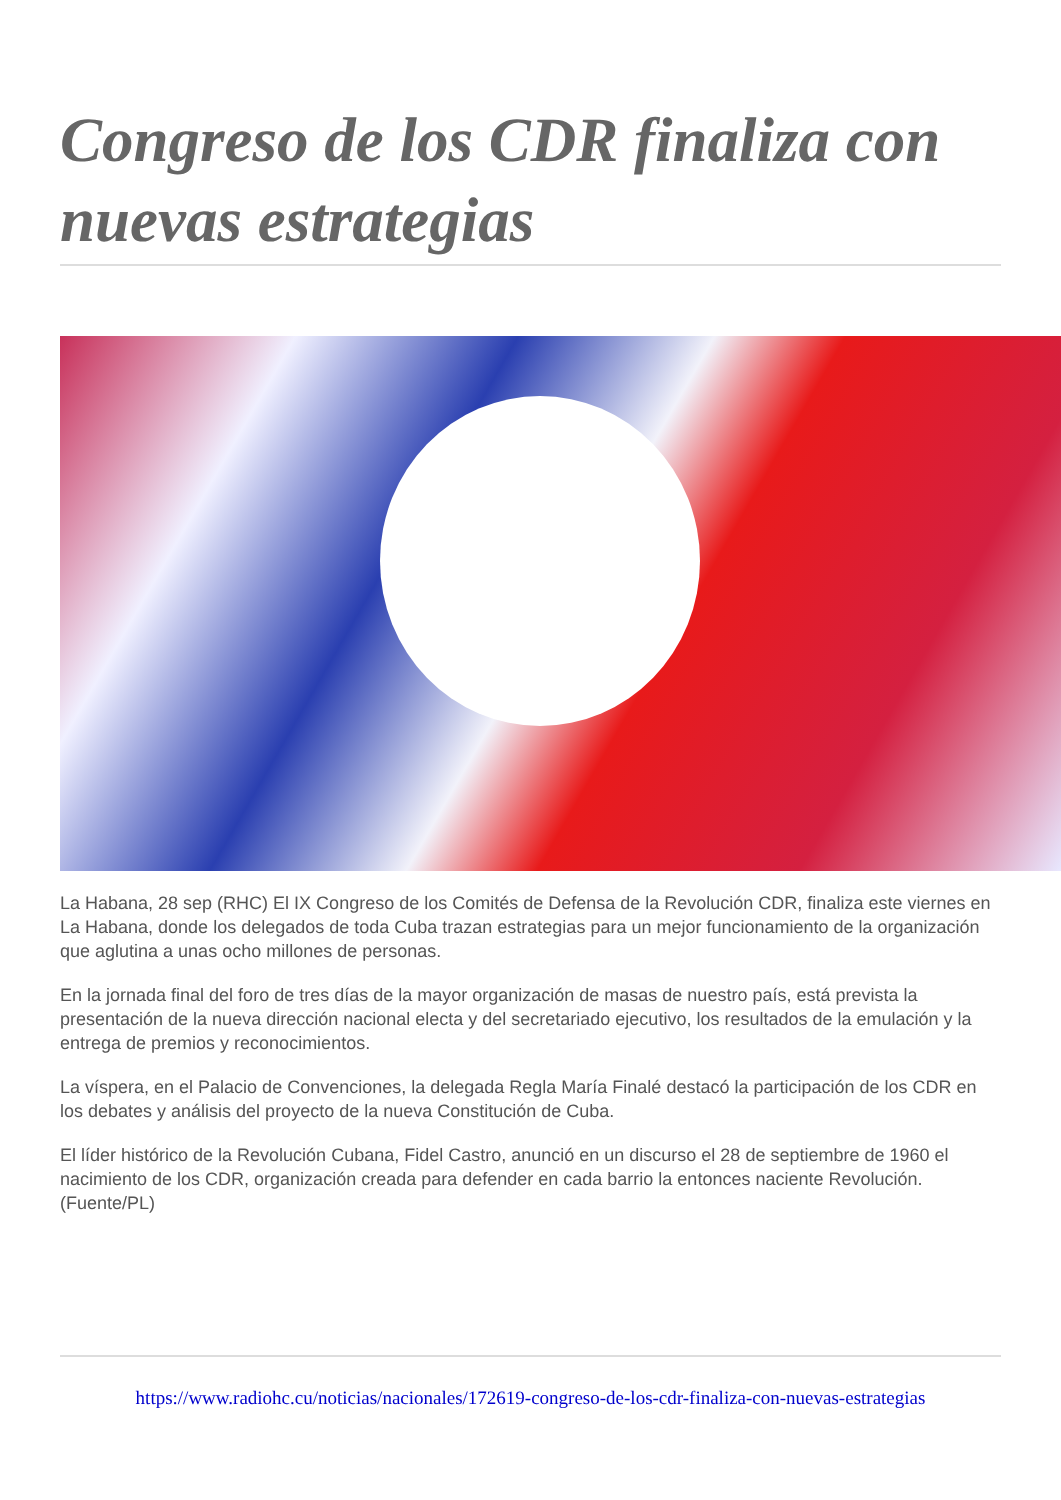Congreso de los CDR finaliza con nuevas estrategias
La Habana, 28 sep (RHC) El IX Congreso de los Comités de Defensa de la Revolución CDR, finaliza este viernes en La Habana, donde los delegados de toda Cuba trazan estrategias para un mejor funcionamiento de la organización que aglutina a unas ocho millones de personas.
En la jornada final del foro de tres días de la mayor organización de masas de nuestro país, está prevista la presentación de la nueva dirección nacional electa y del secretariado ejecutivo, los resultados de la emulación y la entrega de premios y reconocimientos.
La víspera, en el Palacio de Convenciones, la delegada Regla María Finalé destacó la participación de los CDR en los debates y análisis del proyecto de la nueva Constitución de Cuba.
El líder histórico de la Revolución Cubana, Fidel Castro, anunció en un discurso el 28 de septiembre de 1960 el nacimiento de los CDR, organización creada para defender en cada barrio la entonces naciente Revolución. (Fuente/PL)
https://www.radiohc.cu/noticias/nacionales/172619-congreso-de-los-cdr-finaliza-con-nuevas-estrategias